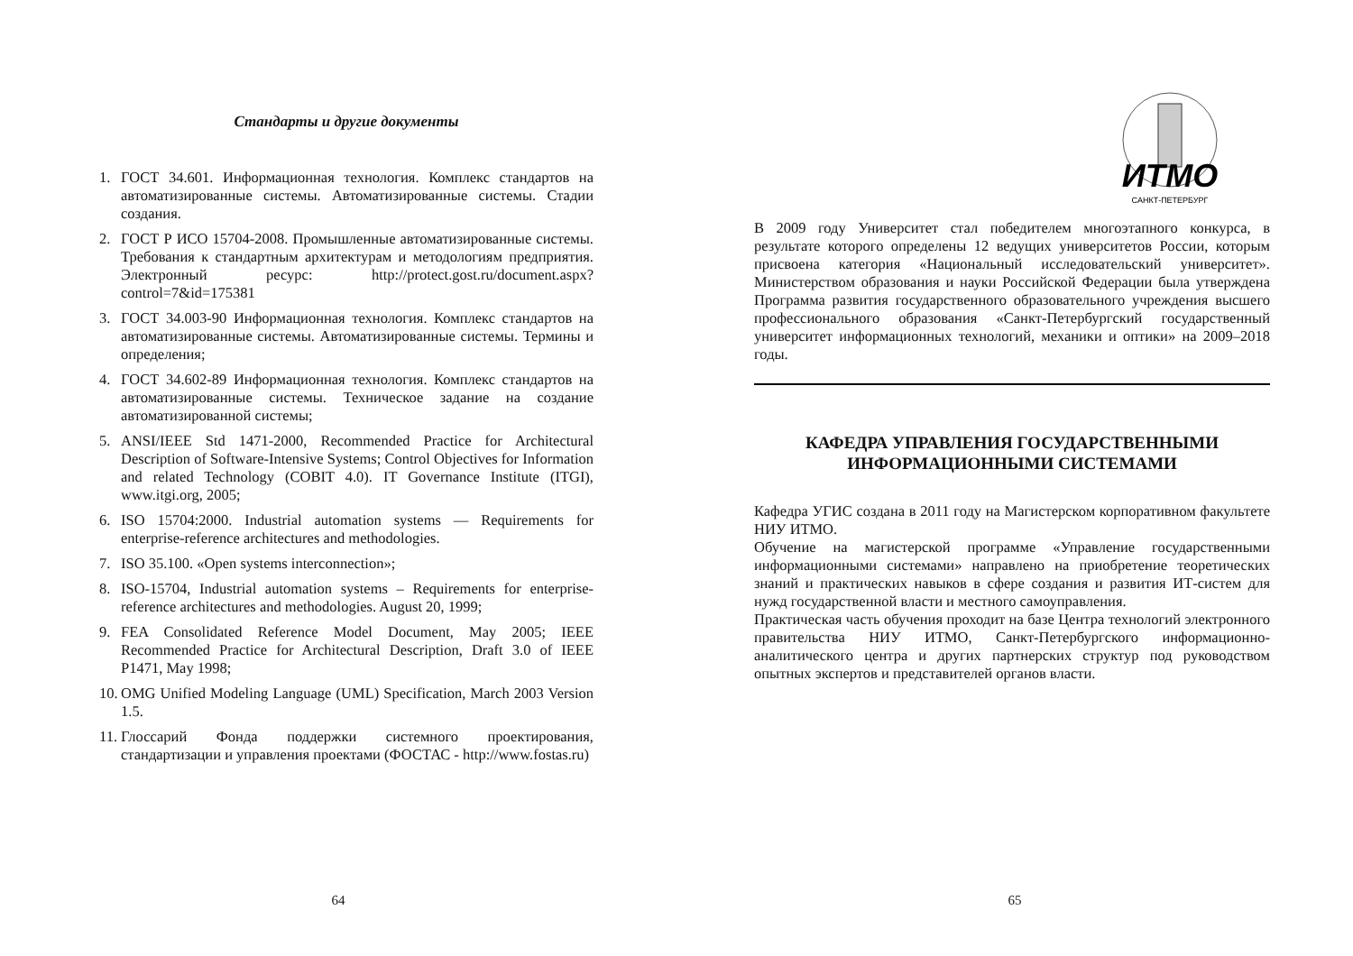Стандарты и другие документы
1. ГОСТ 34.601. Информационная технология. Комплекс стандартов на автоматизированные системы. Автоматизированные системы. Стадии создания.
2. ГОСТ Р ИСО 15704-2008. Промышленные автоматизированные системы. Требования к стандартным архитектурам и методологиям предприятия. Электронный ресурс: http://protect.gost.ru/document.aspx?control=7&id=175381
3. ГОСТ 34.003-90 Информационная технология. Комплекс стандартов на автоматизированные системы. Автоматизированные системы. Термины и определения;
4. ГОСТ 34.602-89 Информационная технология. Комплекс стандартов на автоматизированные системы. Техническое задание на создание автоматизированной системы;
5. ANSI/IEEE Std 1471-2000, Recommended Practice for Architectural Description of Software-Intensive Systems; Control Objectives for Information and related Technology (COBIT 4.0). IT Governance Institute (ITGI), www.itgi.org, 2005;
6. ISO 15704:2000. Industrial automation systems — Requirements for enterprise-reference architectures and methodologies.
7. ISO 35.100. «Open systems interconnection»;
8. ISO-15704, Industrial automation systems – Requirements for enterprise-reference architectures and methodologies. August 20, 1999;
9. FEA Consolidated Reference Model Document, May 2005; IEEE Recommended Practice for Architectural Description, Draft 3.0 of IEEE P1471, May 1998;
10. OMG Unified Modeling Language (UML) Specification, March 2003 Version 1.5.
11. Глоссарий Фонда поддержки системного проектирования, стандартизации и управления проектами (ФОСТАС - http://www.fostas.ru)
64
ИТМО
САНКТ-ПЕТЕРБУРГ
В 2009 году Университет стал победителем многоэтапного конкурса, в результате которого определены 12 ведущих университетов России, которым присвоена категория «Национальный исследовательский университет». Министерством образования и науки Российской Федерации была утверждена Программа развития государственного образовательного учреждения высшего профессионального образования «Санкт-Петербургский государственный университет информационных технологий, механики и оптики» на 2009–2018 годы.
КАФЕДРА УПРАВЛЕНИЯ ГОСУДАРСТВЕННЫМИ ИНФОРМАЦИОННЫМИ СИСТЕМАМИ
Кафедра УГИС создана в 2011 году на Магистерском корпоративном факультете НИУ ИТМО.
Обучение на магистерской программе «Управление государственными информационными системами» направлено на приобретение теоретических знаний и практических навыков в сфере создания и развития ИТ-систем для нужд государственной власти и местного самоуправления.
Практическая часть обучения проходит на базе Центра технологий электронного правительства НИУ ИТМО, Санкт-Петербургского информационно-аналитического центра и других партнерских структур под руководством опытных экспертов и представителей органов власти.
65